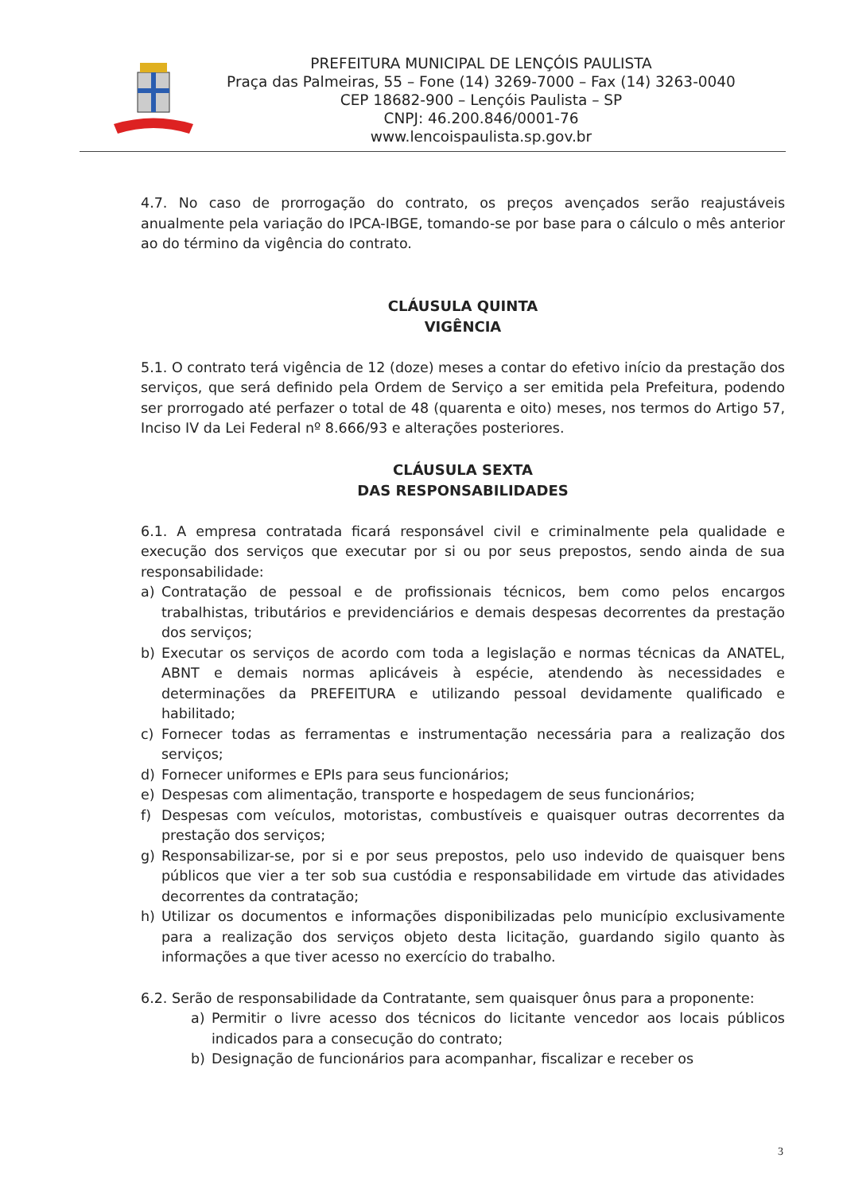PREFEITURA MUNICIPAL DE LENÇÓIS PAULISTA
Praça das Palmeiras, 55 – Fone (14) 3269-7000 – Fax (14) 3263-0040
CEP 18682-900 – Lençóis Paulista – SP
CNPJ: 46.200.846/0001-76
www.lencoispaulista.sp.gov.br
4.7. No caso de prorrogação do contrato, os preços avençados serão reajustáveis anualmente pela variação do IPCA-IBGE, tomando-se por base para o cálculo o mês anterior ao do término da vigência do contrato.
CLÁUSULA QUINTA
VIGÊNCIA
5.1. O contrato terá vigência de 12 (doze) meses a contar do efetivo início da prestação dos serviços, que será definido pela Ordem de Serviço a ser emitida pela Prefeitura, podendo ser prorrogado até perfazer o total de 48 (quarenta e oito) meses, nos termos do Artigo 57, Inciso IV da Lei Federal nº 8.666/93 e alterações posteriores.
CLÁUSULA SEXTA
DAS RESPONSABILIDADES
6.1. A empresa contratada ficará responsável civil e criminalmente pela qualidade e execução dos serviços que executar por si ou por seus prepostos, sendo ainda de sua responsabilidade:
a) Contratação de pessoal e de profissionais técnicos, bem como pelos encargos trabalhistas, tributários e previdenciários e demais despesas decorrentes da prestação dos serviços;
b) Executar os serviços de acordo com toda a legislação e normas técnicas da ANATEL, ABNT e demais normas aplicáveis à espécie, atendendo às necessidades e determinações da PREFEITURA e utilizando pessoal devidamente qualificado e habilitado;
c) Fornecer todas as ferramentas e instrumentação necessária para a realização dos serviços;
d) Fornecer uniformes e EPIs para seus funcionários;
e) Despesas com alimentação, transporte e hospedagem de seus funcionários;
f) Despesas com veículos, motoristas, combustíveis e quaisquer outras decorrentes da prestação dos serviços;
g) Responsabilizar-se, por si e por seus prepostos, pelo uso indevido de quaisquer bens públicos que vier a ter sob sua custódia e responsabilidade em virtude das atividades decorrentes da contratação;
h) Utilizar os documentos e informações disponibilizadas pelo município exclusivamente para a realização dos serviços objeto desta licitação, guardando sigilo quanto às informações a que tiver acesso no exercício do trabalho.
6.2. Serão de responsabilidade da Contratante, sem quaisquer ônus para a proponente:
a) Permitir o livre acesso dos técnicos do licitante vencedor aos locais públicos indicados para a consecução do contrato;
b) Designação de funcionários para acompanhar, fiscalizar e receber os
3